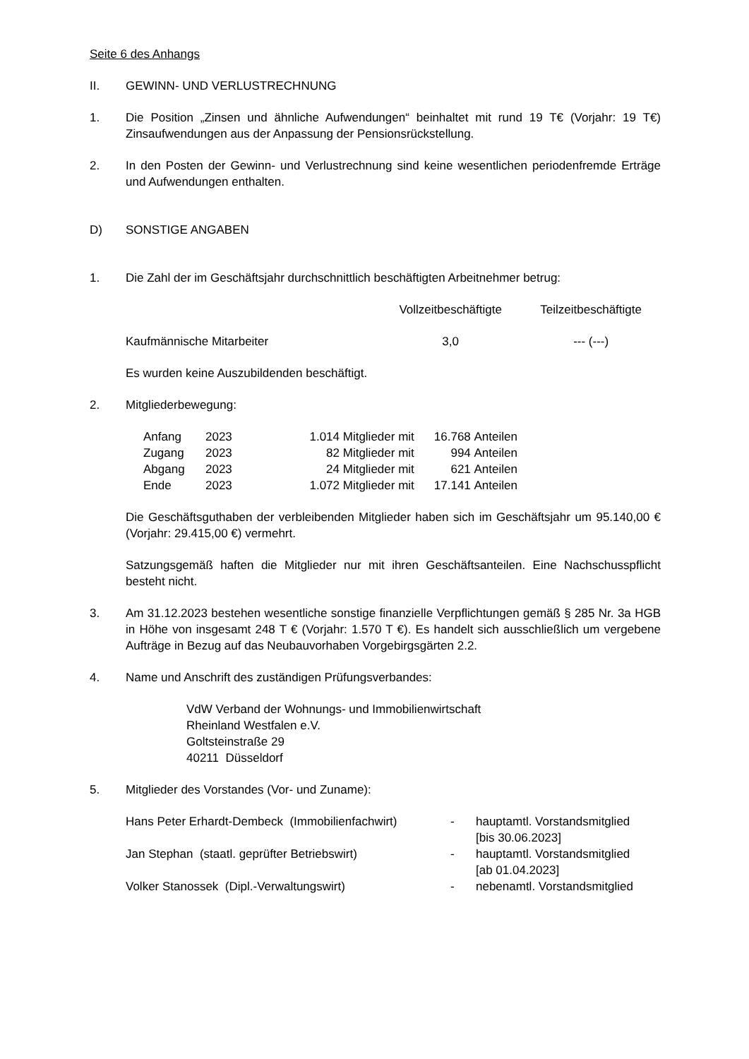Seite 6 des Anhangs
II. GEWINN- UND VERLUSTRECHNUNG
1. Die Position „Zinsen und ähnliche Aufwendungen“ beinhaltet mit rund 19 T€ (Vorjahr: 19 T€) Zinsaufwendungen aus der Anpassung der Pensionsrückstellung.
2. In den Posten der Gewinn- und Verlustrechnung sind keine wesentlichen perioden­fremde Erträge und Aufwendungen enthalten.
D) SONSTIGE ANGABEN
1. Die Zahl der im Geschäftsjahr durchschnittlich beschäftigten Arbeitnehmer betrug:
| | Vollzeitbeschäftigte | Teilzeitbeschäftigte |
| --- | --- | --- |
| Kaufmännische Mitarbeiter | 3,0 | --- (---) |
Es wurden keine Auszubildenden beschäftigt.
2. Mitgliederbewegung:
| Anfang | 2023 | 1.014 | Mitglieder mit | 16.768 | Anteilen |
| Zugang | 2023 | 82 | Mitglieder mit | 994 | Anteilen |
| Abgang | 2023 | 24 | Mitglieder mit | 621 | Anteilen |
| Ende | 2023 | 1.072 | Mitglieder mit | 17.141 | Anteilen |
Die Geschäftsguthaben der verbleibenden Mitglieder haben sich im Geschäftsjahr um 95.140,00 € (Vorjahr: 29.415,00 €) vermehrt.
Satzungsgemäß haften die Mitglieder nur mit ihren Geschäftsanteilen. Eine Nach­schusspflicht besteht nicht.
3. Am 31.12.2023 bestehen wesentliche sonstige finanzielle Verpflichtungen gemäß § 285 Nr. 3a HGB in Höhe von insgesamt 248 T € (Vorjahr: 1.570 T €). Es handelt sich aus­schließlich um vergebene Aufträge in Bezug auf das Neubauvorhaben Vorgebirgsgärten 2.2.
4. Name und Anschrift des zuständigen Prüfungsverbandes:
VdW Verband der Wohnungs- und Immobilienwirtschaft
Rheinland Westfalen e.V.
Goltsteinstraße 29
40211 Düsseldorf
5. Mitglieder des Vorstandes (Vor- und Zuname):
| Hans Peter Erhardt-Dembeck (Immobilienfachwirt) | - | hauptamtl. Vorstandsmitglied [bis 30.06.2023] |
| Jan Stephan (staatl. geprüfter Betriebswirt) | - | hauptamtl. Vorstandsmitglied [ab 01.04.2023] |
| Volker Stanossek (Dipl.-Verwaltungswirt) | - | nebenamtl. Vorstandsmitglied |